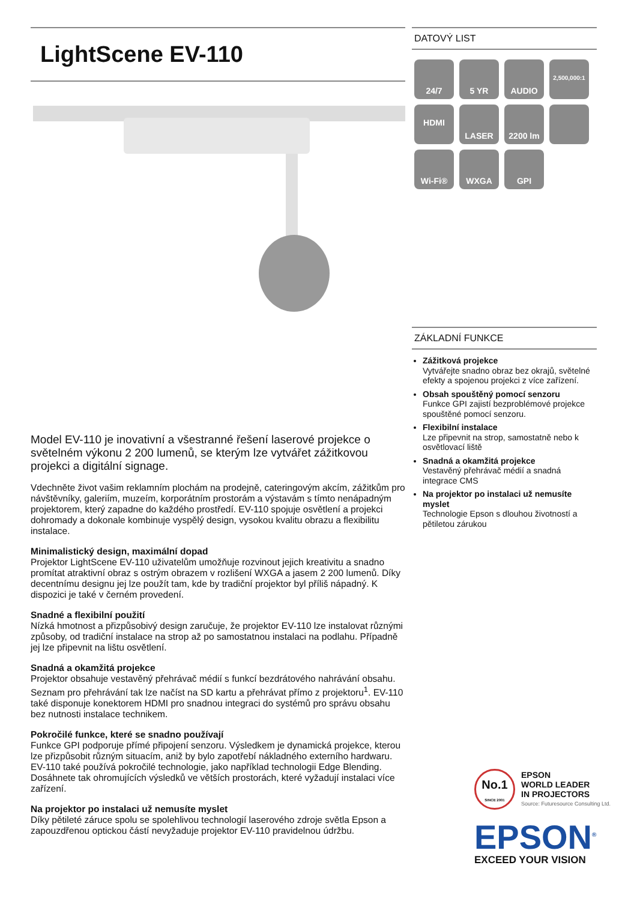LightScene EV-110
Model EV-110 je inovativní a všestranné řešení laserové projekce o světelném výkonu 2 200 lumenů, se kterým lze vytvářet zážitkovou projekci a digitální signage.
Vdechněte život vašim reklamním plochám na prodejně, cateringovým akcím, zážitkům pro návštěvníky, galeriím, muzeím, korporátním prostorám a výstavám s tímto nenápadným projektorem, který zapadne do každého prostředí. EV-110 spojuje osvětlení a projekci dohromady a dokonale kombinuje vyspělý design, vysokou kvalitu obrazu a flexibilitu instalace.
Minimalistický design, maximální dopad
Projektor LightScene EV-110 uživatelům umožňuje rozvinout jejich kreativitu a snadno promítat atraktivní obraz s ostrým obrazem v rozlišení WXGA a jasem 2 200 lumenů. Díky decentnímu designu jej lze použít tam, kde by tradiční projektor byl příliš nápadný. K dispozici je také v černém provedení.
Snadné a flexibilní použití
Nízká hmotnost a přizpůsobivý design zaručuje, že projektor EV-110 lze instalovat různými způsoby, od tradiční instalace na strop až po samostatnou instalaci na podlahu. Případně jej lze připevnit na lištu osvětlení.
Snadná a okamžitá projekce
Projektor obsahuje vestavěný přehrávač médií s funkcí bezdrátového nahrávání obsahu. Seznam pro přehrávání tak lze načíst na SD kartu a přehrávat přímo z projektoru<sup>1</sup>. EV-110 také disponuje konektorem HDMI pro snadnou integraci do systémů pro správu obsahu bez nutnosti instalace technikem.
Pokročilé funkce, které se snadno používají
Funkce GPI podporuje přímé připojení senzoru. Výsledkem je dynamická projekce, kterou lze přizpůsobit různým situacím, aniž by bylo zapotřebí nákladného externího hardwaru. EV-110 také používá pokročilé technologie, jako například technologii Edge Blending. Dosáhnete tak ohromujících výsledků ve větších prostorách, které vyžadují instalaci více zařízení.
Na projektor po instalaci už nemusíte myslet
Díky pětileté záruce spolu se spolehlivou technologií laserového zdroje světla Epson a zapouzdřenou optickou částí nevyžaduje projektor EV-110 pravidelnou údržbu.
DATOVÝ LIST
24/7
5 YR
AUDIO
2,500,000:1
HDMI
LASER
2200 lm
Wi-Fi®
WXGA
GPI
ZÁKLADNÍ FUNKCE
Zážitková projekce
Vytvářejte snadno obraz bez okrajů, světelné efekty a spojenou projekci z více zařízení.
Obsah spouštěný pomocí senzoru
Funkce GPI zajistí bezproblémové projekce spouštěné pomocí senzoru.
Flexibilní instalace
Lze připevnit na strop, samostatně nebo k osvětlovací liště
Snadná a okamžitá projekce
Vestavěný přehrávač médií a snadná integrace CMS
Na projektor po instalaci už nemusíte myslet
Technologie Epson s dlouhou životností a pětiletou zárukou
No.1
SINCE 2001
EPSON
WORLD LEADER
IN PROJECTORS
Source: Futuresource Consulting Ltd.
EPSON<sup>®</sup>
EXCEED YOUR VISION